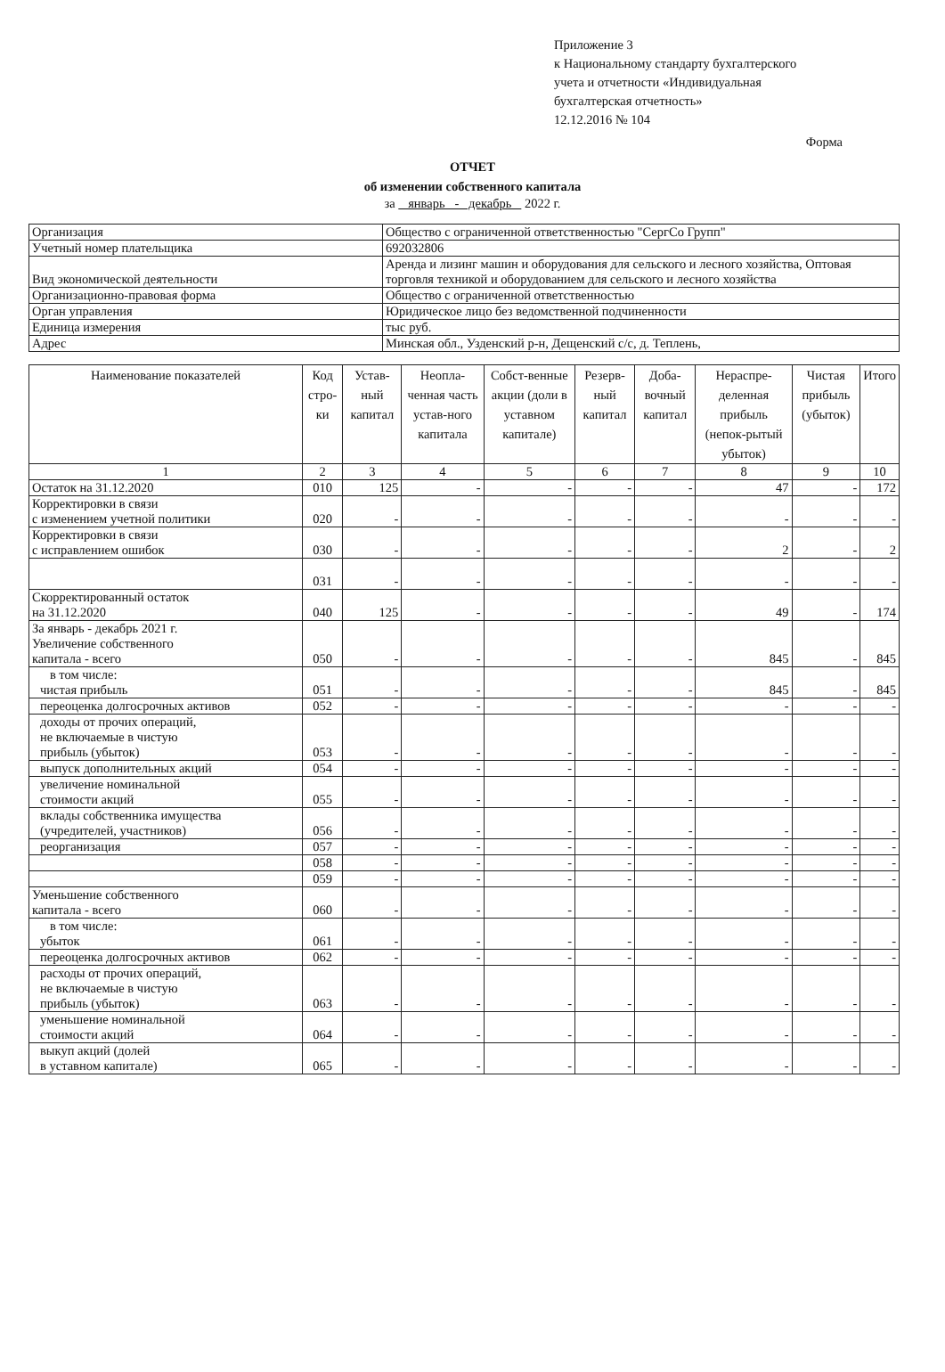Приложение 3
к Национальному стандарту бухгалтерского
учета и отчетности «Индивидуальная
бухгалтерская отчетность»
12.12.2016 № 104
Форма
ОТЧЕТ
об изменении собственного капитала
за январь - декабрь 2022 г.
| Организация | Общество с ограниченной ответственностью "СергСо Групп" |
| Учетный номер плательщика | 692032806 |
| Вид экономической деятельности | Аренда и лизинг машин и оборудования для сельского и лесного хозяйства, Оптовая торговля техникой и оборудованием для сельского и лесного хозяйства |
| Организационно-правовая форма | Общество с ограниченной ответственностью |
| Орган управления | Юридическое лицо без ведомственной подчиненности |
| Единица измерения | тыс руб. |
| Адрес | Минская обл., Узденский р-н, Дещенский с/с, д. Теплень, |
| Наименование показателей | Код стро-ки | Устав-ный капитал | Неопла-ченная часть устав-ного капитала | Собст-венные акции (доли в уставном капитале) | Резерв-ный капитал | Доба-вочный капитал | Нераспре-деленная прибыль (непок-рытый убыток) | Чистая прибыль (убыток) | Итого |
| --- | --- | --- | --- | --- | --- | --- | --- | --- | --- |
| 1 | 2 | 3 | 4 | 5 | 6 | 7 | 8 | 9 | 10 |
| Остаток на 31.12.2020 | 010 | 125 | - | - | - | - | 47 | - | 172 |
| Корректировки в связи с изменением учетной политики | 020 | - | - | - | - | - | - | - | - |
| Корректировки в связи с исправлением ошибок | 030 | - | - | - | - | - | 2 | - | 2 |
| | 031 | - | - | - | - | - | - | - | - |
| Скорректированный остаток на 31.12.2020 | 040 | 125 | - | - | - | - | 49 | - | 174 |
| За январь - декабрь 2021 г. Увеличение собственного капитала - всего | 050 | - | - | - | - | - | 845 | - | 845 |
| в том числе: чистая прибыль | 051 | - | - | - | - | - | 845 | - | 845 |
| переоценка долгосрочных активов | 052 | - | - | - | - | - | - | - | - |
| доходы от прочих операций, не включаемые в чистую прибыль (убыток) | 053 | - | - | - | - | - | - | - | - |
| выпуск дополнительных акций | 054 | - | - | - | - | - | - | - | - |
| увеличение номинальной стоимости акций | 055 | - | - | - | - | - | - | - | - |
| вклады собственника имущества (учредителей, участников) | 056 | - | - | - | - | - | - | - | - |
| реорганизация | 057 | - | - | - | - | - | - | - | - |
| | 058 | - | - | - | - | - | - | - | - |
| | 059 | - | - | - | - | - | - | - | - |
| Уменьшение собственного капитала - всего | 060 | - | - | - | - | - | - | - | - |
| в том числе: убыток | 061 | - | - | - | - | - | - | - | - |
| переоценка долгосрочных активов | 062 | - | - | - | - | - | - | - | - |
| расходы от прочих операций, не включаемые в чистую прибыль (убыток) | 063 | - | - | - | - | - | - | - | - |
| уменьшение номинальной стоимости акций | 064 | - | - | - | - | - | - | - | - |
| выкуп акций (долей в уставном капитале) | 065 | - | - | - | - | - | - | - | - |